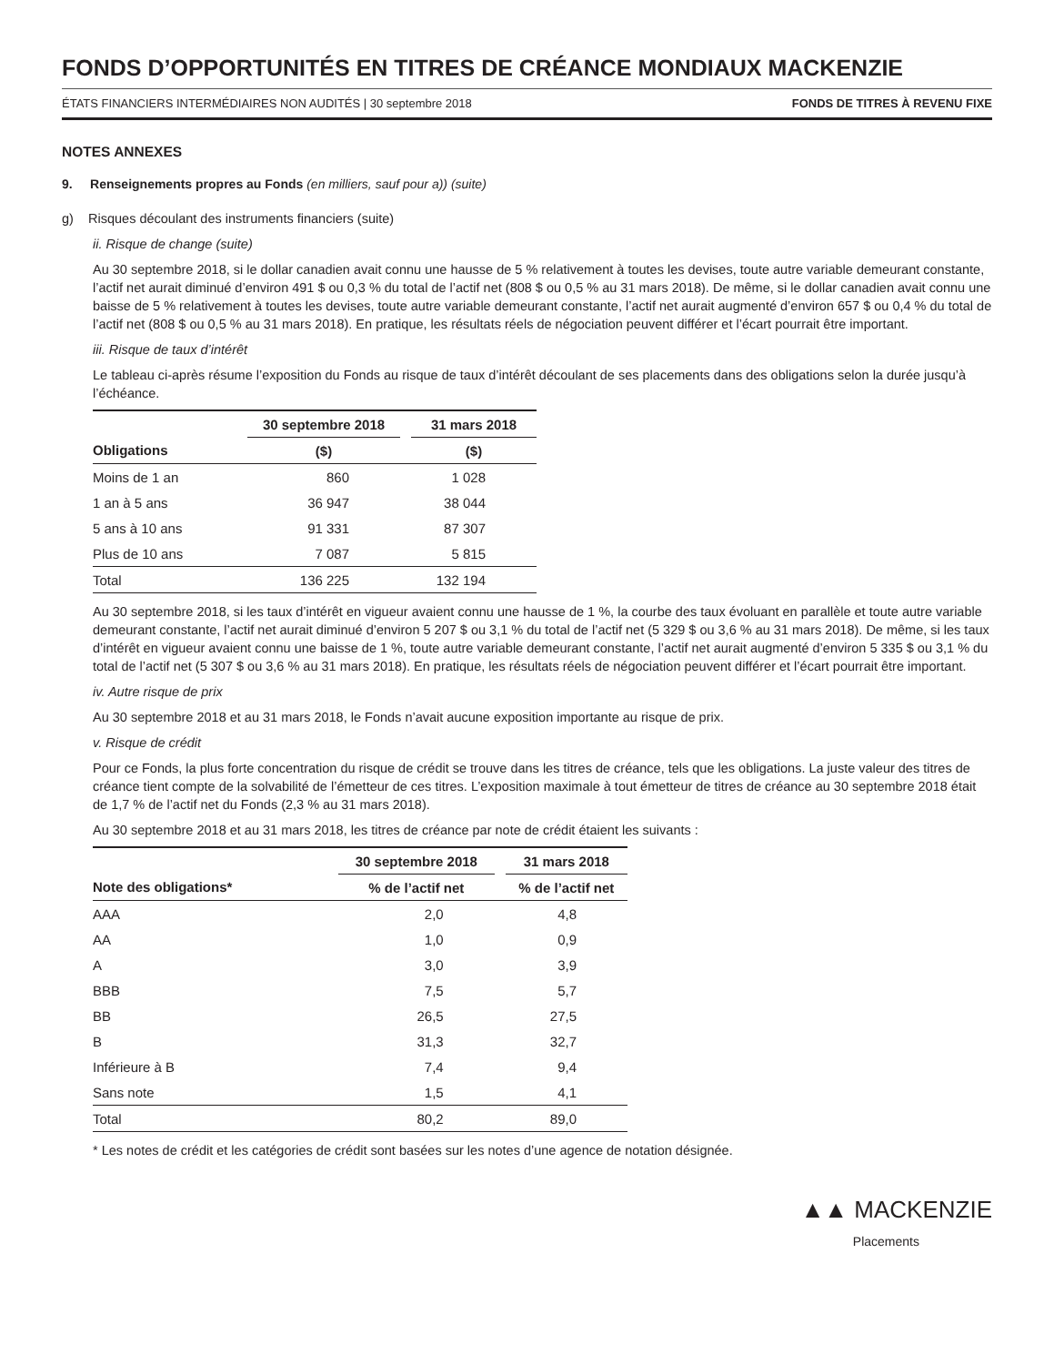FONDS D’OPPORTUNITÉS EN TITRES DE CRÉANCE MONDIAUX MACKENZIE
ÉTATS FINANCIERS INTERMÉDIAIRES NON AUDITÉS | 30 septembre 2018 FONDS DE TITRES À REVENU FIXE
NOTES ANNEXES
9. Renseignements propres au Fonds (en milliers, sauf pour a)) (suite)
g) Risques découlant des instruments financiers (suite)
ii. Risque de change (suite)
Au 30 septembre 2018, si le dollar canadien avait connu une hausse de 5 % relativement à toutes les devises, toute autre variable demeurant constante, l’actif net aurait diminué d’environ 491 $ ou 0,3 % du total de l’actif net (808 $ ou 0,5 % au 31 mars 2018). De même, si le dollar canadien avait connu une baisse de 5 % relativement à toutes les devises, toute autre variable demeurant constante, l’actif net aurait augmenté d’environ 657 $ ou 0,4 % du total de l’actif net (808 $ ou 0,5 % au 31 mars 2018). En pratique, les résultats réels de négociation peuvent différer et l’écart pourrait être important.
iii. Risque de taux d’intérêt
Le tableau ci-après résume l’exposition du Fonds au risque de taux d’intérêt découlant de ses placements dans des obligations selon la durée jusqu’à l’échéance.
| | 30 septembre 2018 | | 31 mars 2018 |
| Obligations | ($) | | ($) |
| Moins de 1 an | 860 | | 1 028 |
| 1 an à 5 ans | 36 947 | | 38 044 |
| 5 ans à 10 ans | 91 331 | | 87 307 |
| Plus de 10 ans | 7 087 | | 5 815 |
| Total | 136 225 | | 132 194 |
Au 30 septembre 2018, si les taux d’intérêt en vigueur avaient connu une hausse de 1 %, la courbe des taux évoluant en parallèle et toute autre variable demeurant constante, l’actif net aurait diminué d’environ 5 207 $ ou 3,1 % du total de l’actif net (5 329 $ ou 3,6 % au 31 mars 2018). De même, si les taux d’intérêt en vigueur avaient connu une baisse de 1 %, toute autre variable demeurant constante, l’actif net aurait augmenté d’environ 5 335 $ ou 3,1 % du total de l’actif net (5 307 $ ou 3,6 % au 31 mars 2018). En pratique, les résultats réels de négociation peuvent différer et l’écart pourrait être important.
iv. Autre risque de prix
Au 30 septembre 2018 et au 31 mars 2018, le Fonds n’avait aucune exposition importante au risque de prix.
v. Risque de crédit
Pour ce Fonds, la plus forte concentration du risque de crédit se trouve dans les titres de créance, tels que les obligations. La juste valeur des titres de créance tient compte de la solvabilité de l’émetteur de ces titres. L’exposition maximale à tout émetteur de titres de créance au 30 septembre 2018 était de 1,7 % de l’actif net du Fonds (2,3 % au 31 mars 2018).
Au 30 septembre 2018 et au 31 mars 2018, les titres de créance par note de crédit étaient les suivants :
| | 30 septembre 2018 | | 31 mars 2018 |
| Note des obligations* | % de l’actif net | | % de l’actif net |
| AAA | 2,0 | | 4,8 |
| AA | 1,0 | | 0,9 |
| A | 3,0 | | 3,9 |
| BBB | 7,5 | | 5,7 |
| BB | 26,5 | | 27,5 |
| B | 31,3 | | 32,7 |
| Inférieure à B | 7,4 | | 9,4 |
| Sans note | 1,5 | | 4,1 |
| Total | 80,2 | | 89,0 |
* Les notes de crédit et les catégories de crédit sont basées sur les notes d’une agence de notation désignée.
▲▲ MACKENZIE
Placements